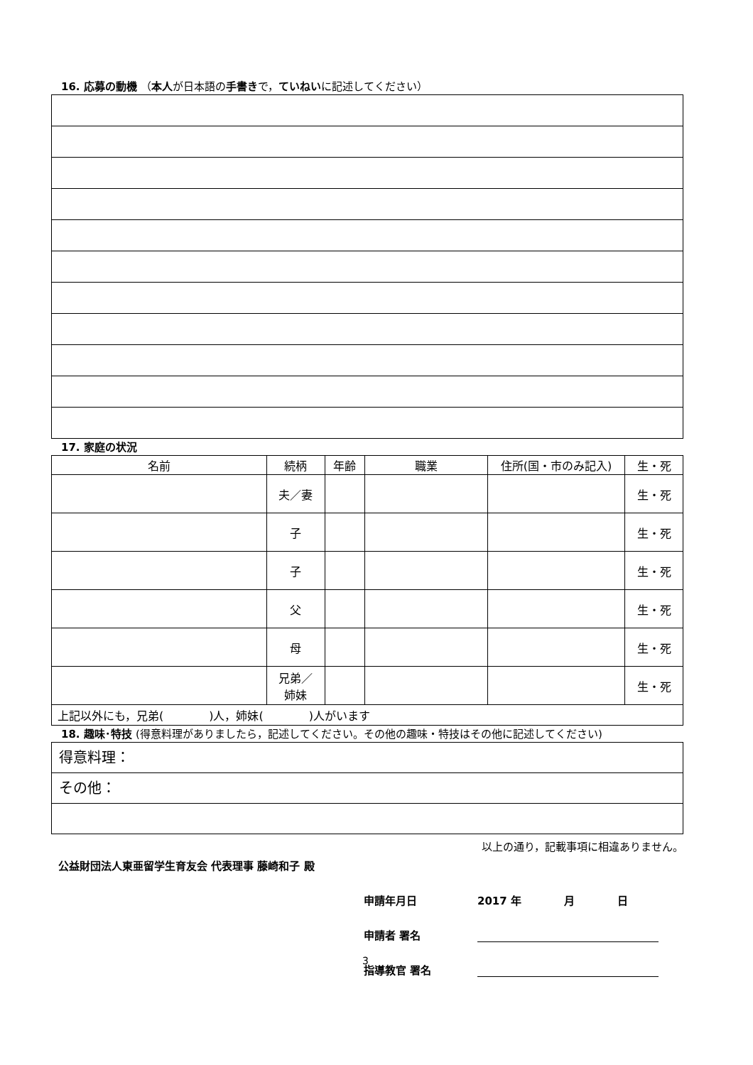16. 応募の動機 （本人が日本語の手書きで，ていねいに記述してください）
17. 家庭の状況
| 名前 | 続柄 | 年齢 | 職業 | 住所(国・市のみ記入) | 生・死 |
| --- | --- | --- | --- | --- | --- |
| | 夫／妻 | | | | 生・死 |
| | 子 | | | | 生・死 |
| | 子 | | | | 生・死 |
| | 父 | | | | 生・死 |
| | 母 | | | | 生・死 |
| | 兄弟／ 姉妹 | | | | 生・死 |
| 上記以外にも，兄弟( )人，姉妹( )人がいます | | | | | |
18. 趣味･特技 (得意料理がありましたら，記述してください。その他の趣味・特技はその他に記述してください)
得意料理：
その他：
以上の通り，記載事項に相違ありません。
公益財団法人東亜留学生育友会 代表理事 藤崎和子 殿
申請年月日 2017 年　　　　月　　　　日
申請者 署名
指導教官 署名
3